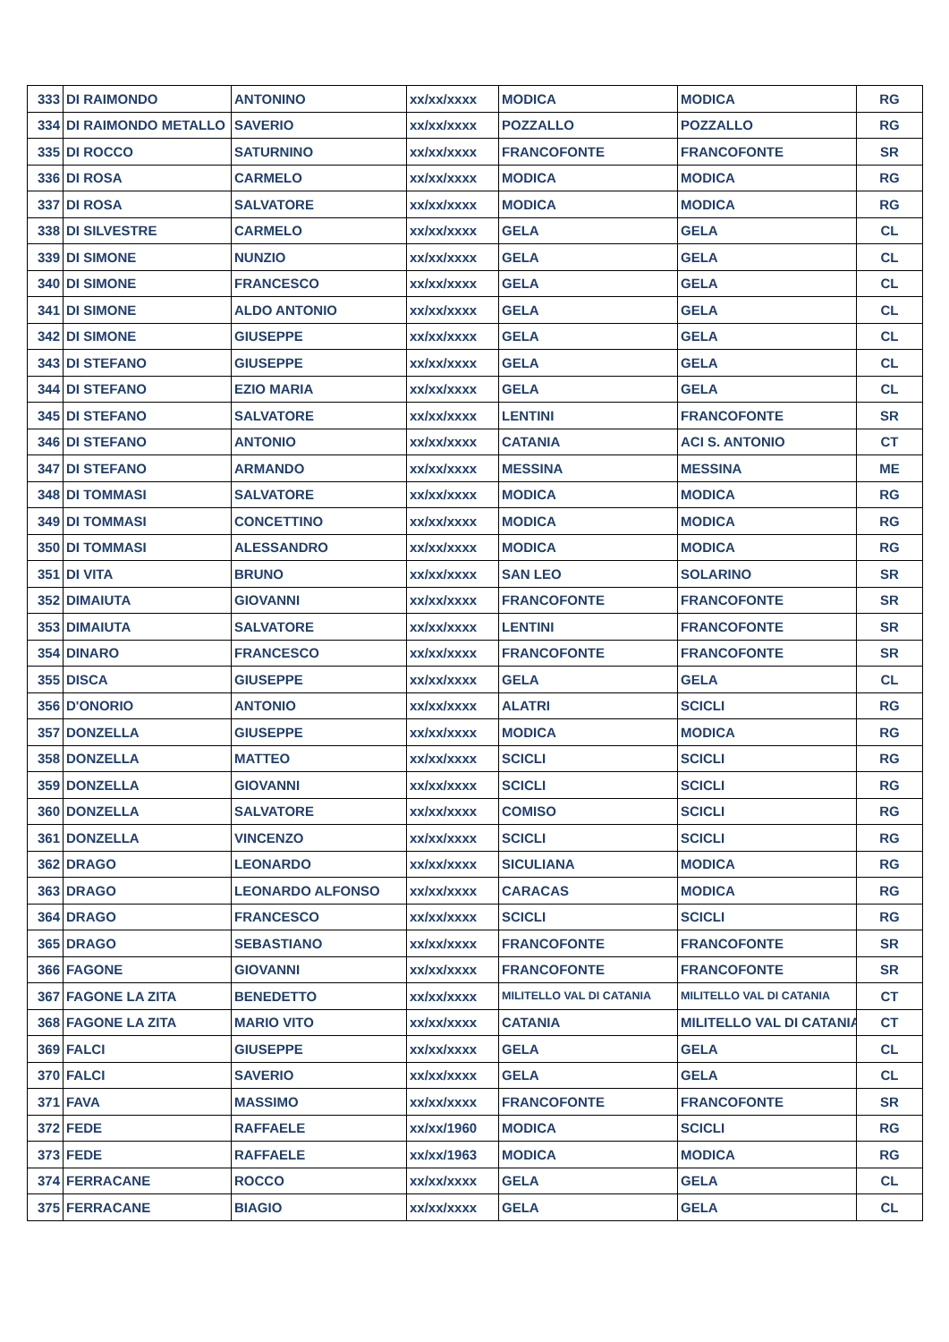| 333 | DI RAIMONDO | ANTONINO | xx/xx/xxxx | MODICA | MODICA | RG |
| 334 | DI RAIMONDO METALLO | SAVERIO | xx/xx/xxxx | POZZALLO | POZZALLO | RG |
| 335 | DI ROCCO | SATURNINO | xx/xx/xxxx | FRANCOFONTE | FRANCOFONTE | SR |
| 336 | DI ROSA | CARMELO | xx/xx/xxxx | MODICA | MODICA | RG |
| 337 | DI ROSA | SALVATORE | xx/xx/xxxx | MODICA | MODICA | RG |
| 338 | DI SILVESTRE | CARMELO | xx/xx/xxxx | GELA | GELA | CL |
| 339 | DI SIMONE | NUNZIO | xx/xx/xxxx | GELA | GELA | CL |
| 340 | DI SIMONE | FRANCESCO | xx/xx/xxxx | GELA | GELA | CL |
| 341 | DI SIMONE | ALDO ANTONIO | xx/xx/xxxx | GELA | GELA | CL |
| 342 | DI SIMONE | GIUSEPPE | xx/xx/xxxx | GELA | GELA | CL |
| 343 | DI STEFANO | GIUSEPPE | xx/xx/xxxx | GELA | GELA | CL |
| 344 | DI STEFANO | EZIO MARIA | xx/xx/xxxx | GELA | GELA | CL |
| 345 | DI STEFANO | SALVATORE | xx/xx/xxxx | LENTINI | FRANCOFONTE | SR |
| 346 | DI STEFANO | ANTONIO | xx/xx/xxxx | CATANIA | ACI S. ANTONIO | CT |
| 347 | DI STEFANO | ARMANDO | xx/xx/xxxx | MESSINA | MESSINA | ME |
| 348 | DI TOMMASI | SALVATORE | xx/xx/xxxx | MODICA | MODICA | RG |
| 349 | DI TOMMASI | CONCETTINO | xx/xx/xxxx | MODICA | MODICA | RG |
| 350 | DI TOMMASI | ALESSANDRO | xx/xx/xxxx | MODICA | MODICA | RG |
| 351 | DI VITA | BRUNO | xx/xx/xxxx | SAN LEO | SOLARINO | SR |
| 352 | DIMAIUTA | GIOVANNI | xx/xx/xxxx | FRANCOFONTE | FRANCOFONTE | SR |
| 353 | DIMAIUTA | SALVATORE | xx/xx/xxxx | LENTINI | FRANCOFONTE | SR |
| 354 | DINARO | FRANCESCO | xx/xx/xxxx | FRANCOFONTE | FRANCOFONTE | SR |
| 355 | DISCA | GIUSEPPE | xx/xx/xxxx | GELA | GELA | CL |
| 356 | D'ONORIO | ANTONIO | xx/xx/xxxx | ALATRI | SCICLI | RG |
| 357 | DONZELLA | GIUSEPPE | xx/xx/xxxx | MODICA | MODICA | RG |
| 358 | DONZELLA | MATTEO | xx/xx/xxxx | SCICLI | SCICLI | RG |
| 359 | DONZELLA | GIOVANNI | xx/xx/xxxx | SCICLI | SCICLI | RG |
| 360 | DONZELLA | SALVATORE | xx/xx/xxxx | COMISO | SCICLI | RG |
| 361 | DONZELLA | VINCENZO | xx/xx/xxxx | SCICLI | SCICLI | RG |
| 362 | DRAGO | LEONARDO | xx/xx/xxxx | SICULIANA | MODICA | RG |
| 363 | DRAGO | LEONARDO ALFONSO | xx/xx/xxxx | CARACAS | MODICA | RG |
| 364 | DRAGO | FRANCESCO | xx/xx/xxxx | SCICLI | SCICLI | RG |
| 365 | DRAGO | SEBASTIANO | xx/xx/xxxx | FRANCOFONTE | FRANCOFONTE | SR |
| 366 | FAGONE | GIOVANNI | xx/xx/xxxx | FRANCOFONTE | FRANCOFONTE | SR |
| 367 | FAGONE LA ZITA | BENEDETTO | xx/xx/xxxx | MILITELLO VAL DI CATANIA | MILITELLO VAL DI CATANIA | CT |
| 368 | FAGONE LA ZITA | MARIO VITO | xx/xx/xxxx | CATANIA | MILITELLO VAL DI CATANIA | CT |
| 369 | FALCI | GIUSEPPE | xx/xx/xxxx | GELA | GELA | CL |
| 370 | FALCI | SAVERIO | xx/xx/xxxx | GELA | GELA | CL |
| 371 | FAVA | MASSIMO | xx/xx/xxxx | FRANCOFONTE | FRANCOFONTE | SR |
| 372 | FEDE | RAFFAELE | xx/xx/1960 | MODICA | SCICLI | RG |
| 373 | FEDE | RAFFAELE | xx/xx/1963 | MODICA | MODICA | RG |
| 374 | FERRACANE | ROCCO | xx/xx/xxxx | GELA | GELA | CL |
| 375 | FERRACANE | BIAGIO | xx/xx/xxxx | GELA | GELA | CL |